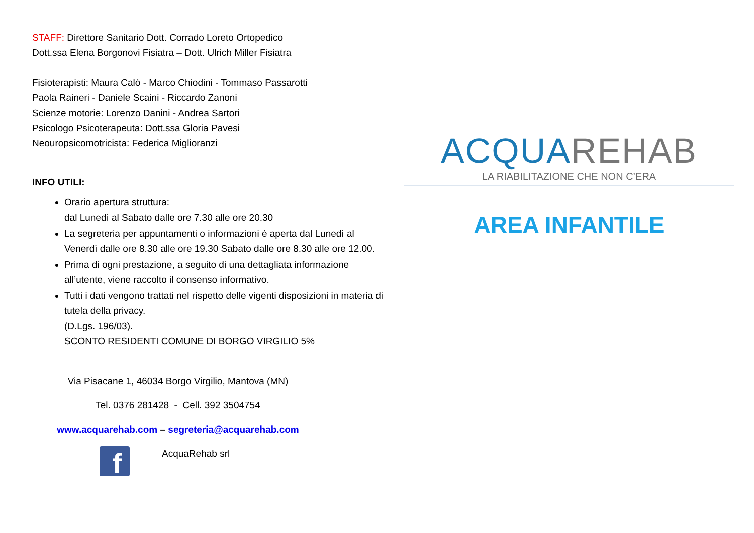STAFF: Direttore Sanitario Dott. Corrado Loreto Ortopedico
Dott.ssa Elena Borgonovi Fisiatra – Dott. Ulrich Miller Fisiatra
Fisioterapisti: Maura Calò - Marco Chiodini - Tommaso Passarotti
Paola Raineri - Daniele Scaini - Riccardo Zanoni
Scienze motorie: Lorenzo Danini - Andrea Sartori
Psicologo Psicoterapeuta: Dott.ssa Gloria Pavesi
Neouropsicomotricista: Federica Miglioranzi
INFO UTILI:
Orario apertura struttura:
dal Lunedì al Sabato dalle ore 7.30 alle ore 20.30
La segreteria per appuntamenti o informazioni è aperta dal Lunedì al Venerdì dalle ore 8.30 alle ore 19.30 Sabato dalle ore 8.30 alle ore 12.00.
Prima di ogni prestazione, a seguito di una dettagliata informazione all’utente, viene raccolto il consenso informativo.
Tutti i dati vengono trattati nel rispetto delle vigenti disposizioni in materia di tutela della privacy.
(D.Lgs. 196/03).
SCONTO RESIDENTI COMUNE DI BORGO VIRGILIO 5%
Via Pisacane 1, 46034 Borgo Virgilio, Mantova (MN)
Tel. 0376 281428 - Cell. 392 3504754
www.acquarehab.com – segreteria@acquarehab.com
f AcquaRehab srl
ACQUAREHAB
LA RIABILITAZIONE CHE NON C’ERA
AREA INFANTILE